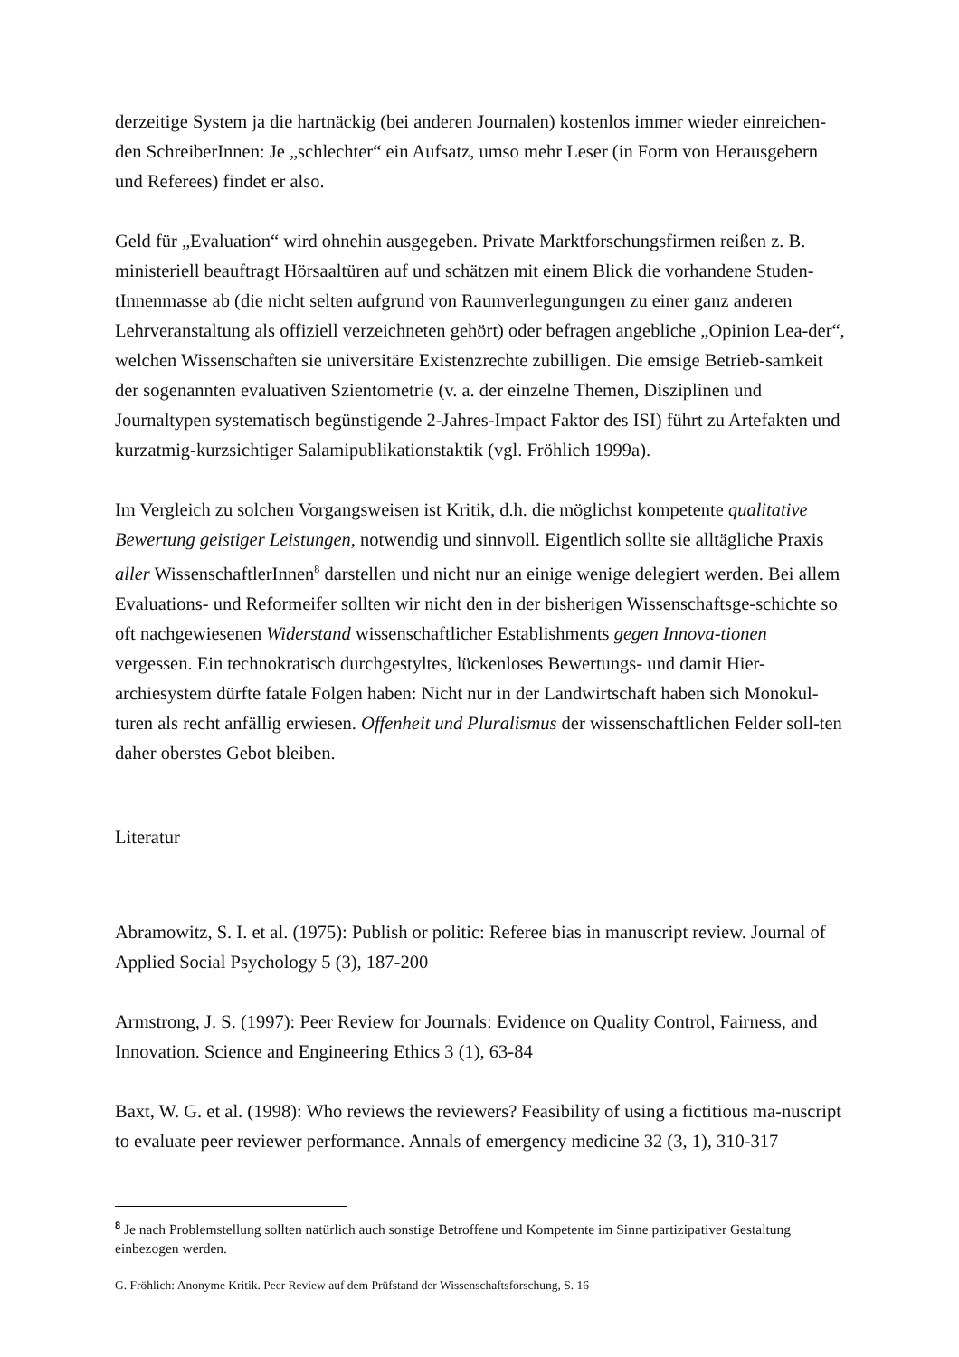derzeitige System ja die hartnäckig (bei anderen Journalen) kostenlos immer wieder einreichen-den SchreiberInnen: Je „schlechter“ ein Aufsatz, umso mehr Leser (in Form von Herausgebern und Referees) findet er also.
Geld für „Evaluation“ wird ohnehin ausgegeben. Private Marktforschungsfirmen reißen z. B. ministeriell beauftragt Hörsaaltüren auf und schätzen mit einem Blick die vorhandene Studen-tInnenmasse ab (die nicht selten aufgrund von Raumverlegungungen zu einer ganz anderen Lehrveranstaltung als offiziell verzeichneten gehört) oder befragen angebliche „Opinion Lea-der“, welchen Wissenschaften sie universitäre Existenzrechte zubilligen. Die emsige Betrieb-samkeit der sogenannten evaluativen Szientometrie (v. a. der einzelne Themen, Disziplinen und Journaltypen systematisch begünstigende 2-Jahres-Impact Faktor des ISI) führt zu Artefakten und kurzatmig-kurzsichtiger Salamipublikationstaktik (vgl. Fröhlich 1999a).
Im Vergleich zu solchen Vorgangsweisen ist Kritik, d.h. die möglichst kompetente qualitative Bewertung geistiger Leistungen, notwendig und sinnvoll. Eigentlich sollte sie alltägliche Praxis aller WissenschaftlerInnen<sup>8</sup> darstellen und nicht nur an einige wenige delegiert werden. Bei allem Evaluations- und Reformeifer sollten wir nicht den in der bisherigen Wissenschaftsge-schichte so oft nachgewiesenen Widerstand wissenschaftlicher Establishments gegen Innova-tionen vergessen. Ein technokratisch durchgestyltes, lückenloses Bewertungs- und damit Hier-archiesystem dürfte fatale Folgen haben: Nicht nur in der Landwirtschaft haben sich Monokul-turen als recht anfällig erwiesen. Offenheit und Pluralismus der wissenschaftlichen Felder soll-ten daher oberstes Gebot bleiben.
Literatur
Abramowitz, S. I. et al. (1975): Publish or politic: Referee bias in manuscript review. Journal of Applied Social Psychology 5 (3), 187-200
Armstrong, J. S. (1997): Peer Review for Journals: Evidence on Quality Control, Fairness, and Innovation. Science and Engineering Ethics 3 (1), 63-84
Baxt, W. G. et al. (1998): Who reviews the reviewers? Feasibility of using a fictitious ma-nuscript to evaluate peer reviewer performance. Annals of emergency medicine 32 (3, 1), 310-317
<sup>8</sup> Je nach Problemstellung sollten natürlich auch sonstige Betroffene und Kompetente im Sinne partizipativer Gestaltung einbezogen werden.
G. Fröhlich: Anonyme Kritik. Peer Review auf dem Prüfstand der Wissenschaftsforschung, S. 16